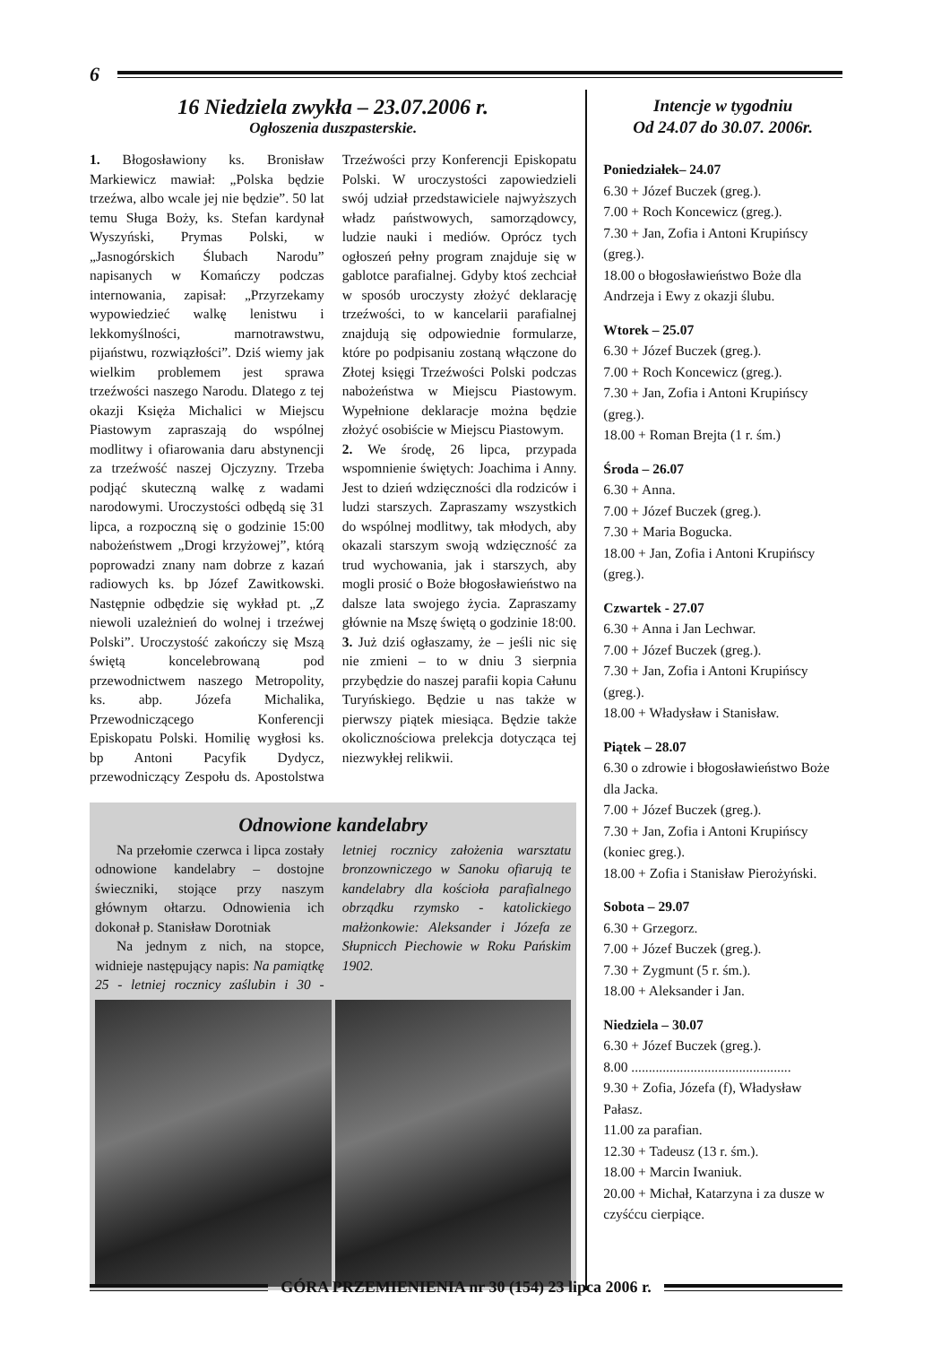6
16 Niedziela zwykła – 23.07.2006 r.
Ogłoszenia duszpasterskie.
1. Błogosławiony ks. Bronisław Markiewicz mawiał: „Polska będzie trzeźwa, albo wcale jej nie będzie”. 50 lat temu Sługa Boży, ks. Stefan kardynał Wyszyński, Prymas Polski, w „Jasnogórskich Ślubach Narodu” napisanych w Komańczy podczas internowania, zapisał: „Przyrzekamy wypowiedzieć walkę lenistwu i lekkomyślności, marnotrawstwu, pijaństwu, rozwiązłości”. Dziś wiemy jak wielkim problemem jest sprawa trzeźwości naszego Narodu. Dlatego z tej okazji Księża Michalici w Miejscu Piastowym zapraszają do wspólnej modlitwy i ofiarowania daru abstynencji za trzeźwość naszej Ojczyzny. Trzeba podjąć skuteczną walkę z wadami narodowymi. Uroczystości odbędą się 31 lipca, a rozpoczną się o godzinie 15:00 nabożeństwem „Drogi krzyżowej”, którą poprowadzi znany nam dobrze z kazań radiowych ks. bp Józef Zawitkowski. Następnie odbędzie się wykład pt. „Z niewoli uzależnień do wolnej i trzeźwej Polski”. Uroczystość zakończy się Mszą świętą koncelebrowaną pod przewodnictwem naszego Metropolity, ks. abp. Józefa Michalika, Przewodniczącego Konferencji Episkopatu Polski. Homilię wygłosi ks. bp Antoni Pacyfik Dydycz, przewodniczący Zespołu ds. Apostolstwa Trzeźwości przy Konferencji Episkopatu Polski. W uroczystości zapowiedzieli swój udział przedstawiciele najwyższych władz państwowych, samorządowcy, ludzie nauki i mediów. Oprócz tych ogłoszeń pełny program znajduje się w gablotce parafialnej. Gdyby ktoś zechciał w sposób uroczysty złożyć deklarację trzeźwości, to w kancelarii parafialnej znajdują się odpowiednie formularze, które po podpisaniu zostaną włączone do Złotej księgi Trzeźwości Polski podczas nabożeństwa w Miejscu Piastowym. Wypełnione deklaracje można będzie złożyć osobiście w Miejscu Piastowym.
2. We środę, 26 lipca, przypada wspomnienie świętych: Joachima i Anny. Jest to dzień wdzięczności dla rodziców i ludzi starszych. Zapraszamy wszystkich do wspólnej modlitwy, tak młodych, aby okazali starszym swoją wdzięczność za trud wychowania, jak i starszych, aby mogli prosić o Boże błogosławieństwo na dalsze lata swojego życia. Zapraszamy głównie na Mszę świętą o godzinie 18:00.
3. Już dziś ogłaszamy, że – jeśli nic się nie zmieni – to w dniu 3 sierpnia przybędzie do naszej parafii kopia Całunu Turyńskiego. Będzie u nas także w pierwszy piątek miesiąca. Będzie także okolicznościowa prelekcja dotycząca tej niezwykłej relikwii.
Odnowione kandelabry
Na przełomie czerwca i lipca zostały odnowione kandelabry – dostojne świeczniki, stojące przy naszym głównym ołtarzu. Odnowienia ich dokonał p. Stanisław Dorotniak
Na jednym z nich, na stopce, widnieje następujący napis: Na pamiątkę 25 - letniej rocznicy zaślubin i 30 - letniej rocznicy założenia warsztatu bronzowniczego w Sanoku ofiarują te kandelabry dla kościoła parafialnego obrządku rzymsko - katolickiego małżonkowie: Aleksander i Józefa ze Słupnicch Piechowie w Roku Pańskim 1902.
Intencje w tygodniu
Od 24.07 do 30.07. 2006r.
Poniedziałek– 24.07
6.30 + Józef Buczek (greg.).
7.00 + Roch Koncewicz (greg.).
7.30 + Jan, Zofia i Antoni Krupińscy (greg.).
18.00 o błogosławieństwo Boże dla Andrzeja i Ewy z okazji ślubu.
Wtorek – 25.07
6.30 + Józef Buczek (greg.).
7.00 + Roch Koncewicz (greg.).
7.30 + Jan, Zofia i Antoni Krupińscy (greg.).
18.00 + Roman Brejta (1 r. śm.)
Środa – 26.07
6.30 + Anna.
7.00 + Józef Buczek (greg.).
7.30 + Maria Bogucka.
18.00 + Jan, Zofia i Antoni Krupińscy (greg.).
Czwartek - 27.07
6.30 + Anna i Jan Lechwar.
7.00 + Józef Buczek (greg.).
7.30 + Jan, Zofia i Antoni Krupińscy (greg.).
18.00 + Władysław i Stanisław.
Piątek – 28.07
6.30 o zdrowie i błogosławieństwo Boże dla Jacka.
7.00 + Józef Buczek (greg.).
7.30 + Jan, Zofia i Antoni Krupińscy (koniec greg.).
18.00 + Zofia i Stanisław Pierożyński.
Sobota – 29.07
6.30 + Grzegorz.
7.00 + Józef Buczek (greg.).
7.30 + Zygmunt (5 r. śm.).
18.00 + Aleksander i Jan.
Niedziela – 30.07
6.30 + Józef Buczek (greg.).
8.00 ..............................................
9.30 + Zofia, Józefa (f), Władysław Pałasz.
11.00 za parafian.
12.30 + Tadeusz (13 r. śm.).
18.00 + Marcin Iwaniuk.
20.00 + Michał, Katarzyna i za dusze w czyśćcu cierpiące.
GÓRA PRZEMIENIENIA nr 30 (154) 23 lipca 2006 r.